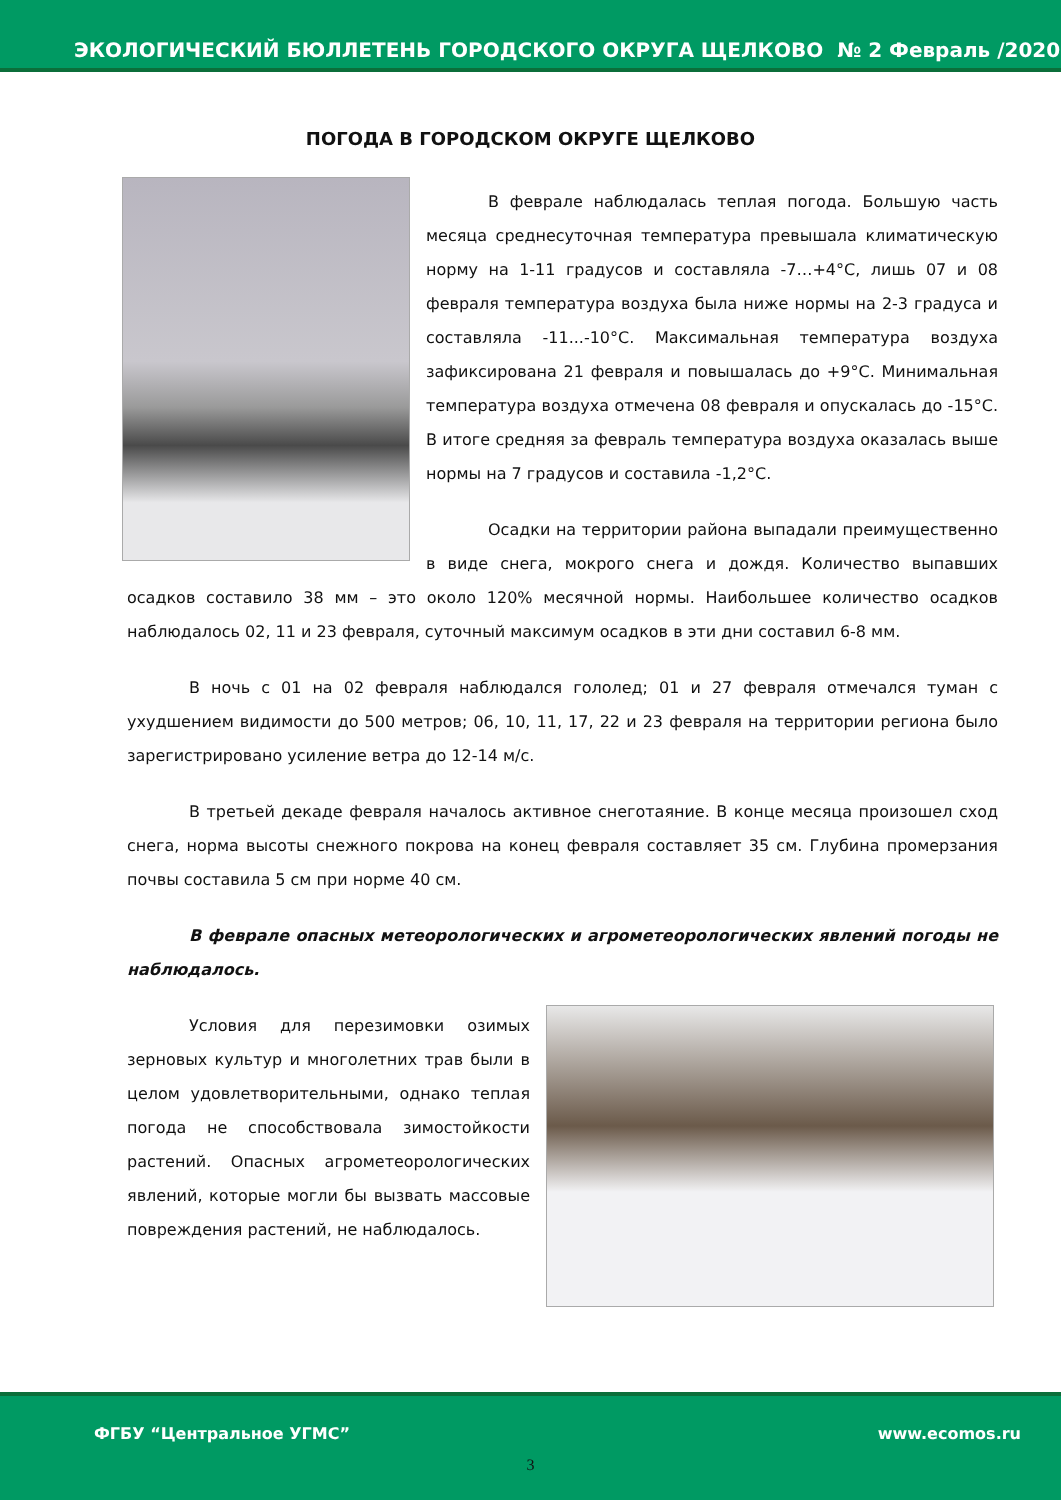ЭКОЛОГИЧЕСКИЙ БЮЛЛЕТЕНЬ ГОРОДСКОГО ОКРУГА ЩЕЛКОВО № 2 Февраль /2020
ПОГОДА В ГОРОДСКОМ ОКРУГЕ ЩЕЛКОВО
В феврале наблюдалась теплая погода. Большую часть месяца среднесуточная температура превышала климатическую норму на 1-11 градусов и составляла -7…+4°С, лишь 07 и 08 февраля температура воздуха была ниже нормы на 2-3 градуса и составляла -11...-10°С. Максимальная температура воздуха зафиксирована 21 февраля и повышалась до +9°С. Минимальная температура воздуха отмечена 08 февраля и опускалась до -15°С. В итоге средняя за февраль температура воздуха оказалась выше нормы на 7 градусов и составила -1,2°С.
Осадки на территории района выпадали преимущественно в виде снега, мокрого снега и дождя. Количество выпавших осадков составило 38 мм – это около 120% месячной нормы. Наибольшее количество осадков наблюдалось 02, 11 и 23 февраля, суточный максимум осадков в эти дни составил 6-8 мм.
В ночь с 01 на 02 февраля наблюдался гололед; 01 и 27 февраля отмечался туман с ухудшением видимости до 500 метров; 06, 10, 11, 17, 22 и 23 февраля на территории региона было зарегистрировано усиление ветра до 12-14 м/с.
В третьей декаде февраля началось активное снеготаяние. В конце месяца произошел сход снега, норма высоты снежного покрова на конец февраля составляет 35 см. Глубина промерзания почвы составила 5 см при норме 40 см.
В феврале опасных метеорологических и агрометеорологических явлений погоды не наблюдалось.
Условия для перезимовки озимых зерновых культур и многолетних трав были в целом удовлетворительными, однако теплая погода не способствовала зимостойкости растений. Опасных агрометеорологических явлений, которые могли бы вызвать массовые повреждения растений, не наблюдалось.
ФГБУ “Центральное УГМС” www.ecomos.ru
3